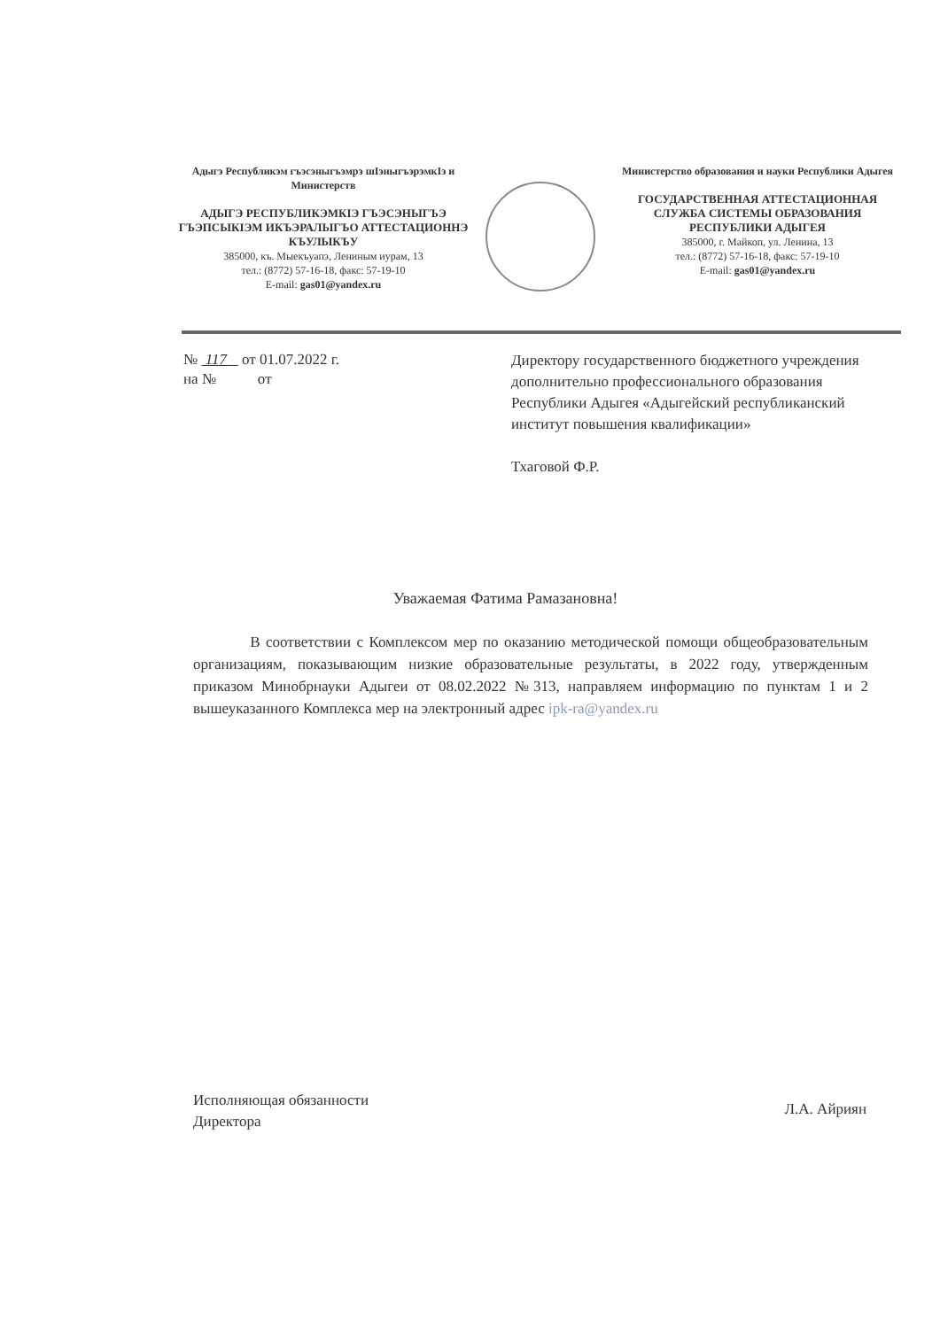Адыгэ Республикэм гъэсэныгъэмрэ шIэныгъэрэмкIэ и Министерств
АДЫГЭ РЕСПУБЛИКЭМКIЭ ГЪЭСЭНЫГЪЭ ГЪЭПСЫКIЭМ ИКЪЭРАЛЫГЪО АТТЕСТАЦИОННЭ КЪУЛЫКЪУ
385000, къ. Мыекъуапэ, Лениным иурам, 13
тел.: (8772) 57-16-18, факс: 57-19-10
E-mail: gas01@yandex.ru
Министерство образования и науки Республики Адыгея
ГОСУДАРСТВЕННАЯ АТТЕСТАЦИОННАЯ СЛУЖБА СИСТЕМЫ ОБРАЗОВАНИЯ РЕСПУБЛИКИ АДЫГЕЯ
385000, г. Майкоп, ул. Ленина, 13
тел.: (8772) 57-16-18, факс: 57-19-10
E-mail: gas01@yandex.ru
№ 117 от 01.07.2022 г.
на № от
Директору государственного бюджетного учреждения дополнительно профессионального образования Республики Адыгея «Адыгейский республиканский институт повышения квалификации»
Тхаговой Ф.Р.
Уважаемая Фатима Рамазановна!
В соответствии с Комплексом мер по оказанию методической помощи общеобразовательным организациям, показывающим низкие образовательные результаты, в 2022 году, утвержденным приказом Минобрнауки Адыгеи от 08.02.2022 №313, направляем информацию по пунктам 1 и 2 вышеуказанного Комплекса мер на электронный адрес ipk-ra@yandex.ru
Исполняющая обязанности
Директора
Л.А. Айриян